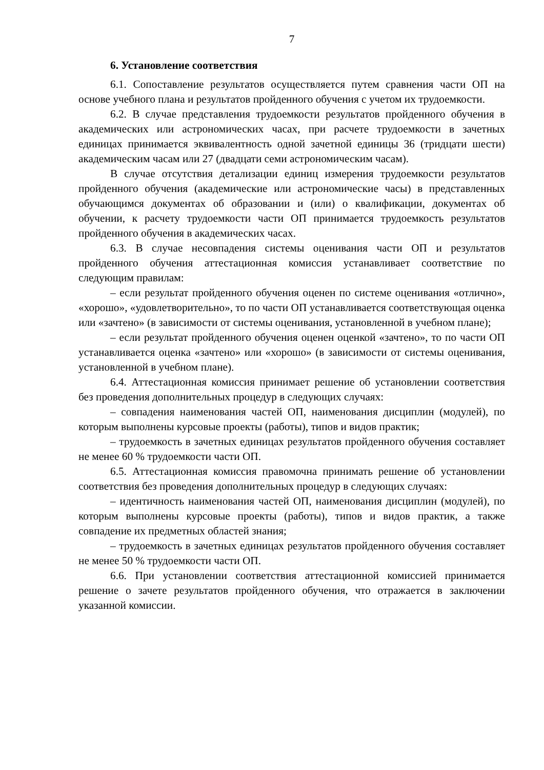7
6. Установление соответствия
6.1. Сопоставление результатов осуществляется путем сравнения части ОП на основе учебного плана и результатов пройденного обучения с учетом их трудоемкости.
6.2. В случае представления трудоемкости результатов пройденного обучения в академических или астрономических часах, при расчете трудоемкости в зачетных единицах принимается эквивалентность одной зачетной единицы 36 (тридцати шести) академическим часам или 27 (двадцати семи астрономическим часам).
В случае отсутствия детализации единиц измерения трудоемкости результатов пройденного обучения (академические или астрономические часы) в представленных обучающимся документах об образовании и (или) о квалификации, документах об обучении, к расчету трудоемкости части ОП принимается трудоемкость результатов пройденного обучения в академических часах.
6.3. В случае несовпадения системы оценивания части ОП и результатов пройденного обучения аттестационная комиссия устанавливает соответствие по следующим правилам:
– если результат пройденного обучения оценен по системе оценивания «отлично», «хорошо», «удовлетворительно», то по части ОП устанавливается соответствующая оценка или «зачтено» (в зависимости от системы оценивания, установленной в учебном плане);
– если результат пройденного обучения оценен оценкой «зачтено», то по части ОП устанавливается оценка «зачтено» или «хорошо» (в зависимости от системы оценивания, установленной в учебном плане).
6.4. Аттестационная комиссия принимает решение об установлении соответствия без проведения дополнительных процедур в следующих случаях:
– совпадения наименования частей ОП, наименования дисциплин (модулей), по которым выполнены курсовые проекты (работы), типов и видов практик;
– трудоемкость в зачетных единицах результатов пройденного обучения составляет не менее 60 % трудоемкости части ОП.
6.5. Аттестационная комиссия правомочна принимать решение об установлении соответствия без проведения дополнительных процедур в следующих случаях:
– идентичность наименования частей ОП, наименования дисциплин (модулей), по которым выполнены курсовые проекты (работы), типов и видов практик, а также совпадение их предметных областей знания;
– трудоемкость в зачетных единицах результатов пройденного обучения составляет не менее 50 % трудоемкости части ОП.
6.6. При установлении соответствия аттестационной комиссией принимается решение о зачете результатов пройденного обучения, что отражается в заключении указанной комиссии.